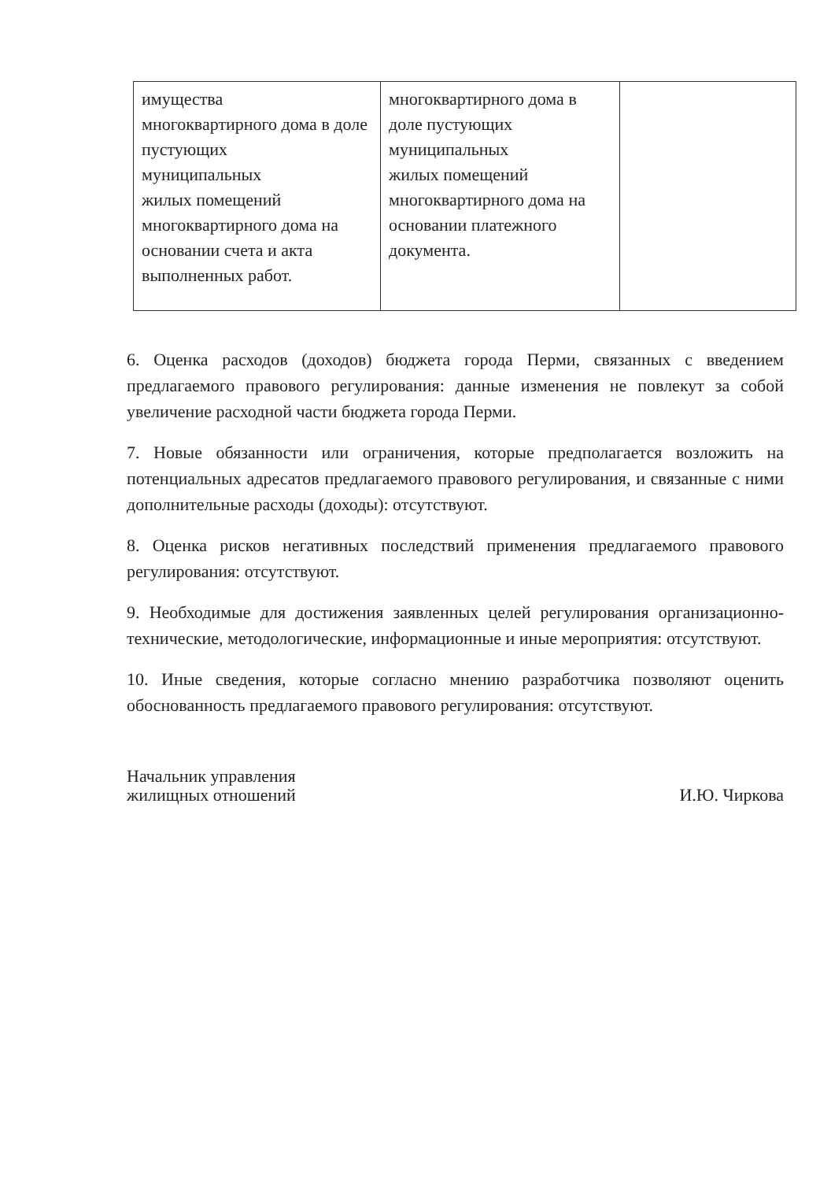| имущества многоквартирного дома в доле пустующих муниципальных жилых помещений многоквартирного дома на основании счета и акта выполненных работ. | многоквартирного дома в доле пустующих муниципальных жилых помещений многоквартирного дома на основании платежного документа. | |
6. Оценка расходов (доходов) бюджета города Перми, связанных с введением предлагаемого правового регулирования: данные изменения не повлекут за собой увеличение расходной части бюджета города Перми.
7. Новые обязанности или ограничения, которые предполагается возложить на потенциальных адресатов предлагаемого правового регулирования, и связанные с ними дополнительные расходы (доходы): отсутствуют.
8. Оценка рисков негативных последствий применения предлагаемого правового регулирования: отсутствуют.
9. Необходимые для достижения заявленных целей регулирования организационно-технические, методологические, информационные и иные мероприятия: отсутствуют.
10. Иные сведения, которые согласно мнению разработчика позволяют оценить обоснованность предлагаемого правового регулирования: отсутствуют.
Начальник управления
жилищных отношений
И.Ю. Чиркова